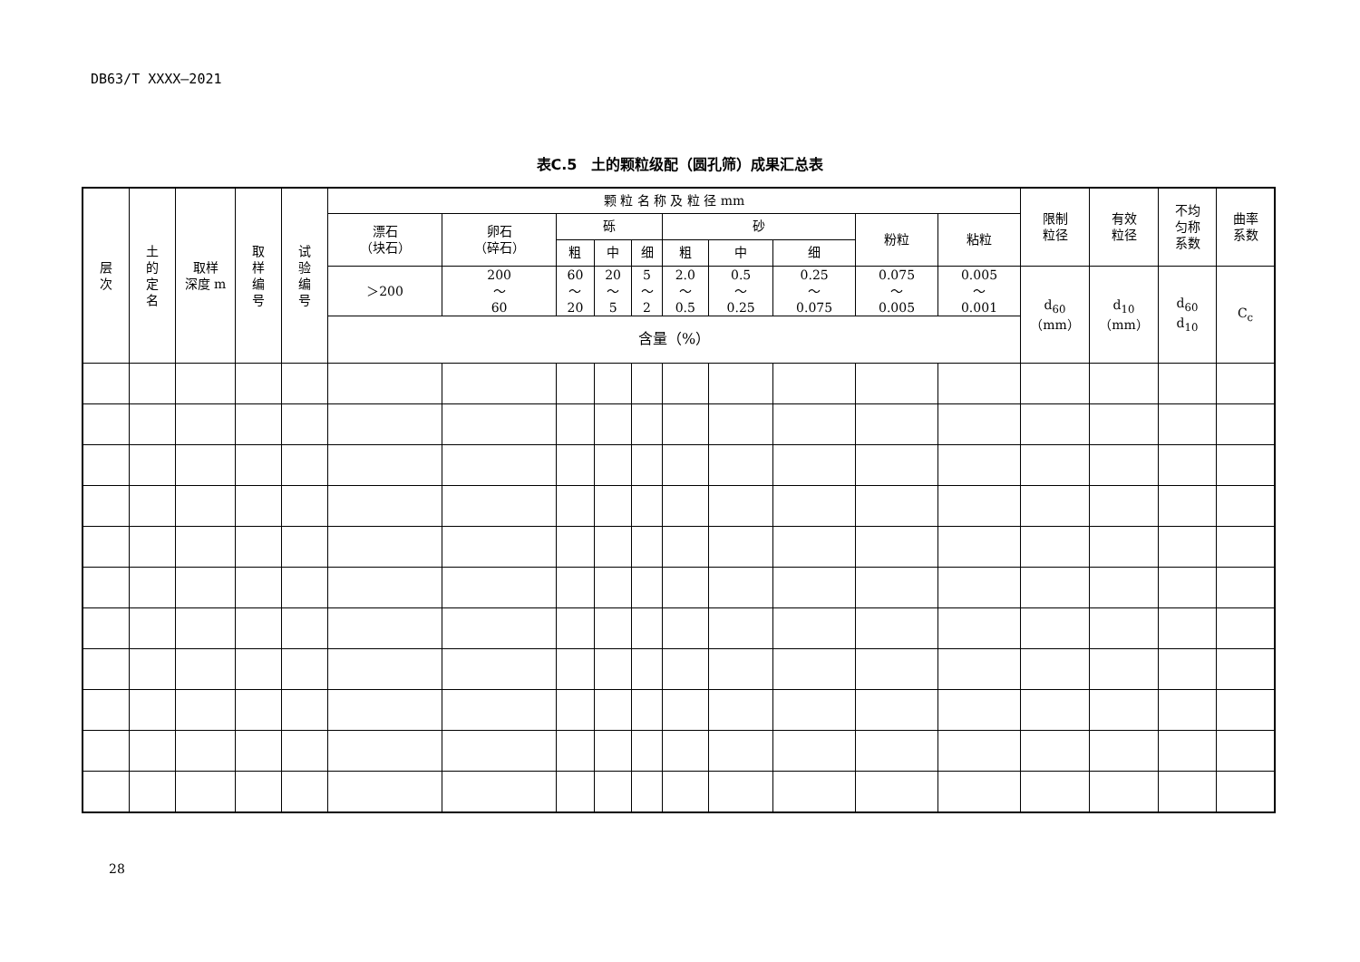DB63/T XXXX—2021
表C.5　土的颗粒级配（圆孔筛）成果汇总表
| 层 次 | 土 的 定 名 | 取样 深度 m | 取 样 编 号 | 试 验 编 号 | 颗 粒 名 称 及 粒 径 mm | | | | | | | | | | 限制 粒径 | 有效 粒径 | 不均 匀称 系数 | 曲率 系数 |
| --- | --- | --- | --- | --- | --- | --- | --- | --- | --- | --- | --- | --- | --- | --- | --- | --- | --- | --- |
| | | | | | 漂石 （块石） | 卵石 （碎石） | 砾 | | | 砂 | | | 粉粒 | 粘粒 | | | | |
| | | | | | | | 粗 | 中 | 细 | 粗 | 中 | 细 | | | | | | |
| | | | | | ＞200 | 200 ～ 60 | 60 ～ 20 | 20 ～ 5 | 5 ～ 2 | 2.0 ～ 0.5 | 0.5 ～ 0.25 | 0.25 ～ 0.075 | 0.075 ～ 0.005 | 0.005 ～ 0.001 | d<sub>60</sub> （mm） | d<sub>10</sub> （mm） | d<sub>60</sub> d<sub>10</sub> | C<sub>c</sub> |
| | | | | | 含量（%） | | | | | | | | | | | | | |
28